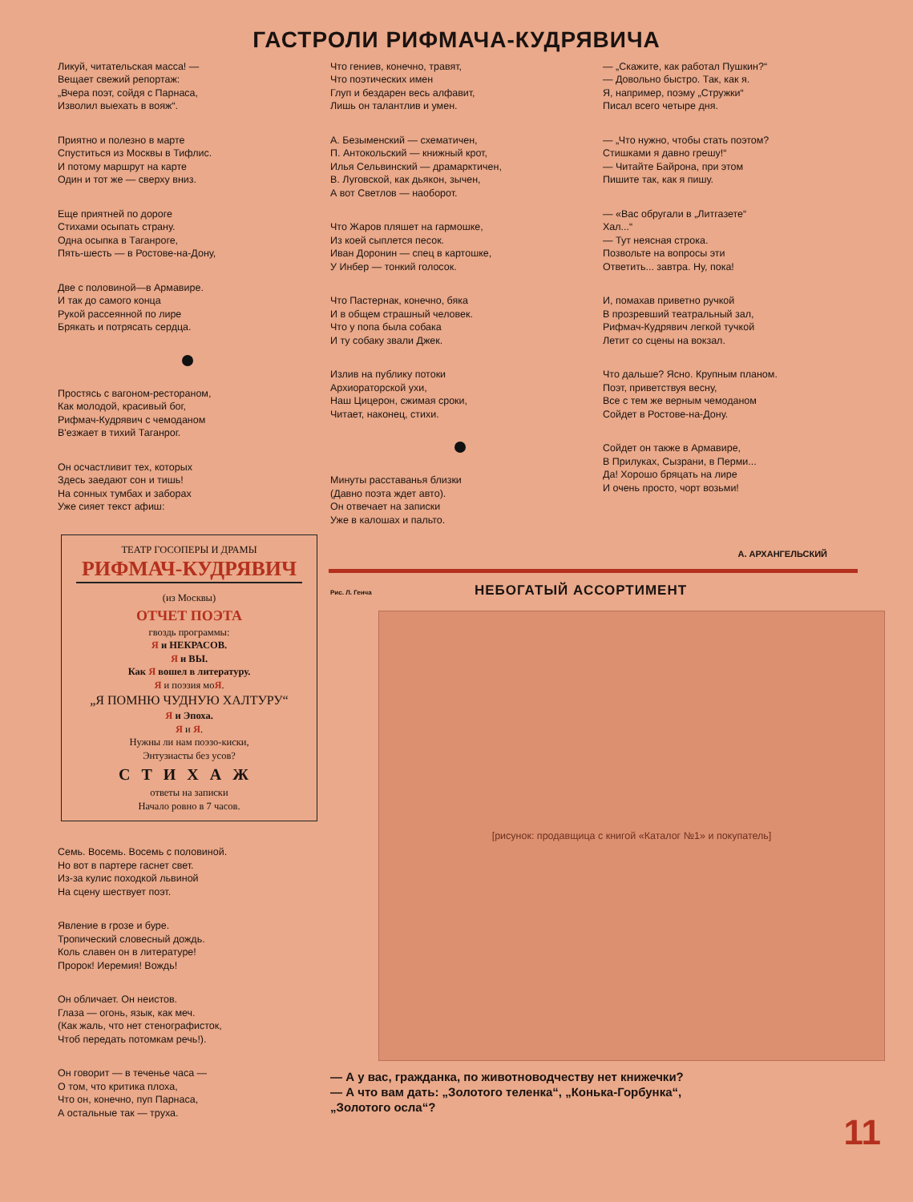ГАСТРОЛИ РИФМАЧА-КУДРЯВИЧА
Ликуй, читательская масса! —
Вещает свежий репортаж:
„Вчера поэт, сойдя с Парнаса,
Изволил выехать в вояж“.
Приятно и полезно в марте
Спуститься из Москвы в Тифлис.
И потому маршрут на карте
Один и тот же — сверху вниз.
Еще приятней по дороге
Стихами осыпать страну.
Одна осыпка в Таганроге,
Пять-шесть — в Ростове-на-Дону,
Две с половиной—в Армавире.
И так до самого конца
Рукой рассеянной по лире
Брякать и потрясать сердца.
Простясь с вагоном-рестораном,
Как молодой, красивый бог,
Рифмач-Кудрявич с чемоданом
В'езжает в тихий Таганрог.
Он осчастливит тех, которых
Здесь заедают сон и тишь!
На сонных тумбах и заборах
Уже сияет текст афиш:
ТЕАТР ГОСОПЕРЫ И ДРАМЫ
РИФМАЧ-КУДРЯВИЧ
(из Москвы)
ОТЧЕТ ПОЭТА
гвоздь программы:
Я и НЕКРАСОВ.
Я и ВЫ.
Как Я вошел в литературу.
Я и поэзия моЯ.
„Я ПОМНЮ ЧУДНУЮ ХАЛТУРУ“
Я и Эпоха.
Я и Я.
Нужны ли нам поэзо-киски,
Энтузиасты без усов?
СТИХАЖ
ответы на записки
Начало ровно в 7 часов.
Семь. Восемь. Восемь с половиной.
Но вот в партере гаснет свет.
Из-за кулис походкой львиной
На сцену шествует поэт.
Явление в грозе и буре.
Тропический словесный дождь.
Коль славен он в литературе!
Пророк! Иеремия! Вождь!
Он обличает. Он неистов.
Глаза — огонь, язык, как меч.
(Как жаль, что нет стенографисток,
Чтоб передать потомкам речь!).
Он говорит — в теченье часа —
О том, что критика плоха,
Что он, конечно, пуп Парнаса,
А остальные так — труха.
Что гениев, конечно, травят,
Что поэтических имен
Глуп и бездарен весь алфавит,
Лишь он талантлив и умен.
А. Безыменский — схематичен,
П. Антокольский — книжный крот,
Илья Сельвинский — драмарктичен,
В. Луговской, как дьякон, зычен,
А вот Светлов — наоборот.
Что Жаров пляшет на гармошке,
Из коей сыплется песок.
Иван Доронин — спец в картошке,
У Инбер — тонкий голосок.
Что Пастернак, конечно, бяка
И в общем страшный человек.
Что у попа была собака
И ту собаку звали Джек.
Излив на публику потоки
Архиораторской ухи,
Наш Цицерон, сжимая сроки,
Читает, наконец, стихи.
Минуты расставанья близки
(Давно поэта ждет авто).
Он отвечает на записки
Уже в калошах и пальто.
— „Скажите, как работал Пушкин?“
— Довольно быстро. Так, как я.
Я, например, поэму „Стружки“
Писал всего четыре дня.
— „Что нужно, чтобы стать поэтом?
Стишками я давно грешу!“
— Читайте Байрона, при этом
Пишите так, как я пишу.
— «Вас обругали в „Литгазете“
Хал...“
— Тут неясная строка.
Позвольте на вопросы эти
Ответить... завтра. Ну, пока!
И, помахав приветно ручкой
В прозревший театральный зал,
Рифмач-Кудрявич легкой тучкой
Летит со сцены на вокзал.
Что дальше? Ясно. Крупным планом.
Поэт, приветствуя весну,
Все с тем же верным чемоданом
Сойдет в Ростове-на-Дону.
Сойдет он также в Армавире,
В Прилуках, Сызрани, в Перми...
Да! Хорошо бряцать на лире
И очень просто, чорт возьми!
А. АРХАНГЕЛЬСКИЙ
Рис. Л. Генча НЕБОГАТЫЙ АССОРТИМЕНТ
[рисунок: продавщица с книгой «Каталог №1» и покупатель]
— А у вас, гражданка, по животноводчеству нет книжечки?
— А что вам дать: „Золотого теленка“, „Конька-Горбунка“,
„Золотого осла“?
11